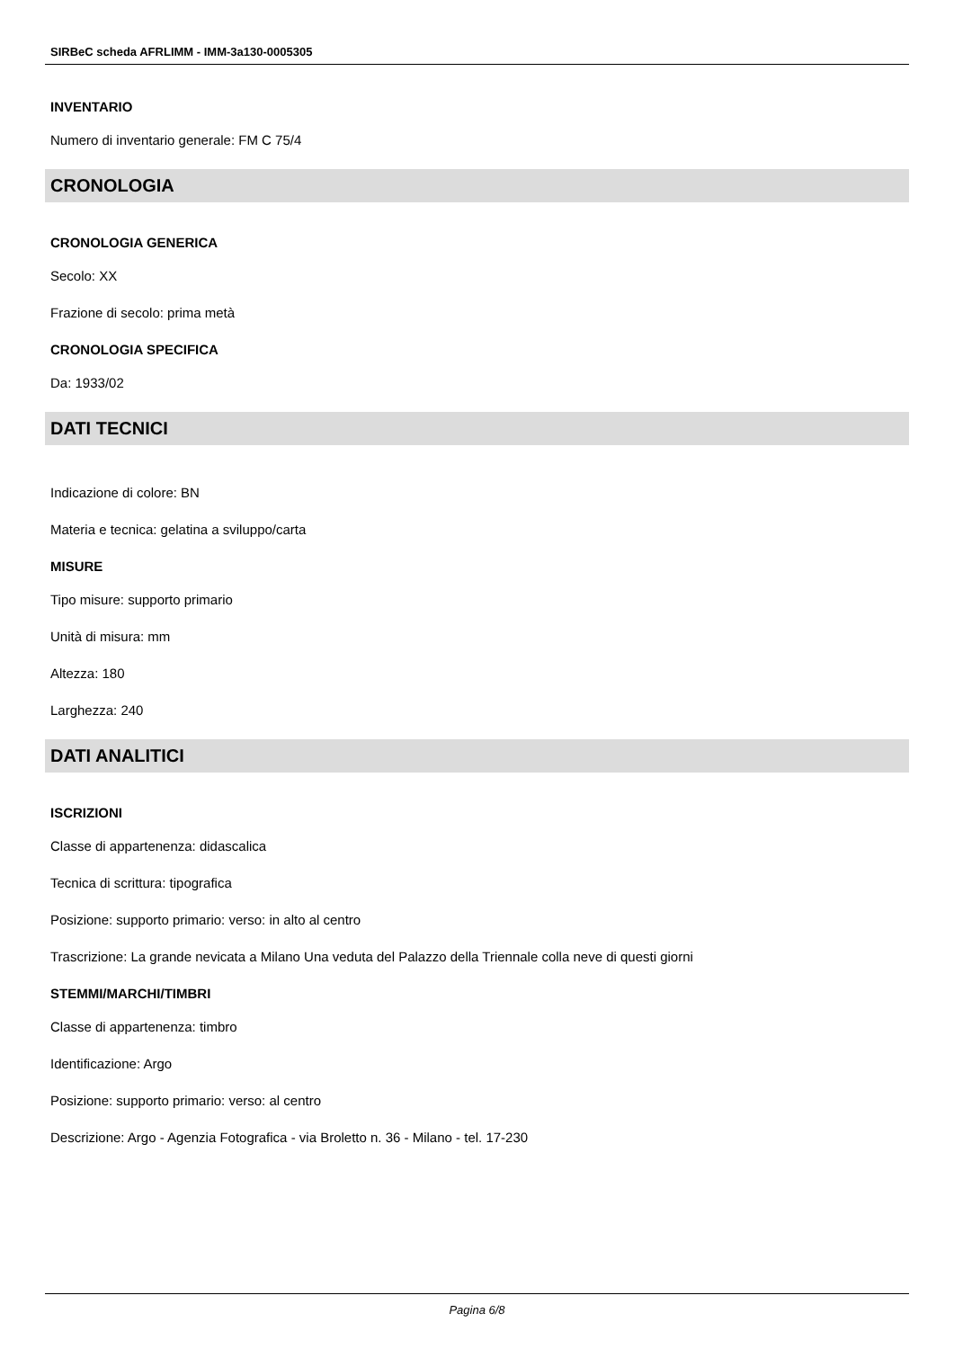SIRBeC scheda AFRLIMM - IMM-3a130-0005305
INVENTARIO
Numero di inventario generale: FM C 75/4
CRONOLOGIA
CRONOLOGIA GENERICA
Secolo: XX
Frazione di secolo: prima metà
CRONOLOGIA SPECIFICA
Da: 1933/02
DATI TECNICI
Indicazione di colore: BN
Materia e tecnica: gelatina a sviluppo/carta
MISURE
Tipo misure: supporto primario
Unità di misura: mm
Altezza: 180
Larghezza: 240
DATI ANALITICI
ISCRIZIONI
Classe di appartenenza: didascalica
Tecnica di scrittura: tipografica
Posizione: supporto primario: verso: in alto al centro
Trascrizione: La grande nevicata a Milano Una veduta del Palazzo della Triennale colla neve di questi giorni
STEMMI/MARCHI/TIMBRI
Classe di appartenenza: timbro
Identificazione: Argo
Posizione: supporto primario: verso: al centro
Descrizione: Argo - Agenzia Fotografica - via Broletto n. 36 - Milano - tel. 17-230
Pagina 6/8